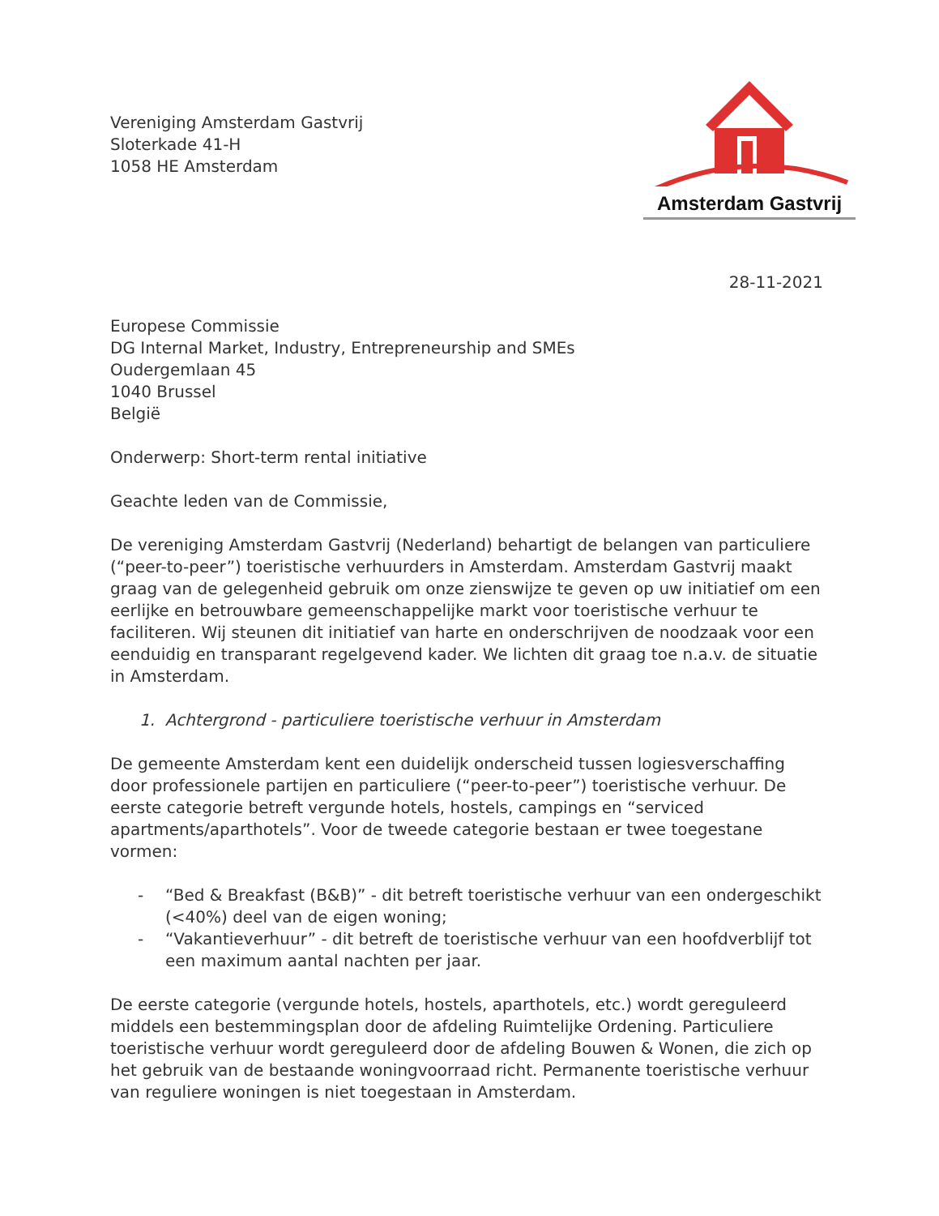Vereniging Amsterdam Gastvrij
Sloterkade 41-H
1058 HE Amsterdam
Amsterdam Gastvrij
28-11-2021
Europese Commissie
DG Internal Market, Industry, Entrepreneurship and SMEs
Oudergemlaan 45
1040 Brussel
België
Onderwerp: Short-term rental initiative
Geachte leden van de Commissie,
De vereniging Amsterdam Gastvrij (Nederland) behartigt de belangen van particuliere (“peer-to-peer”) toeristische verhuurders in Amsterdam. Amsterdam Gastvrij maakt graag van de gelegenheid gebruik om onze zienswijze te geven op uw initiatief om een eerlijke en betrouwbare gemeenschappelijke markt voor toeristische verhuur te faciliteren. Wij steunen dit initiatief van harte en onderschrijven de noodzaak voor een eenduidig en transparant regelgevend kader. We lichten dit graag toe n.a.v. de situatie in Amsterdam.
1. Achtergrond - particuliere toeristische verhuur in Amsterdam
De gemeente Amsterdam kent een duidelijk onderscheid tussen logiesverschaffing door professionele partijen en particuliere (“peer-to-peer”) toeristische verhuur. De eerste categorie betreft vergunde hotels, hostels, campings en “serviced apartments/aparthotels”. Voor de tweede categorie bestaan er twee toegestane vormen:
- “Bed & Breakfast (B&B)” - dit betreft toeristische verhuur van een ondergeschikt (<40%) deel van de eigen woning;
- “Vakantieverhuur” - dit betreft de toeristische verhuur van een hoofdverblijf tot een maximum aantal nachten per jaar.
De eerste categorie (vergunde hotels, hostels, aparthotels, etc.) wordt gereguleerd middels een bestemmingsplan door de afdeling Ruimtelijke Ordening. Particuliere toeristische verhuur wordt gereguleerd door de afdeling Bouwen & Wonen, die zich op het gebruik van de bestaande woningvoorraad richt. Permanente toeristische verhuur van reguliere woningen is niet toegestaan in Amsterdam.